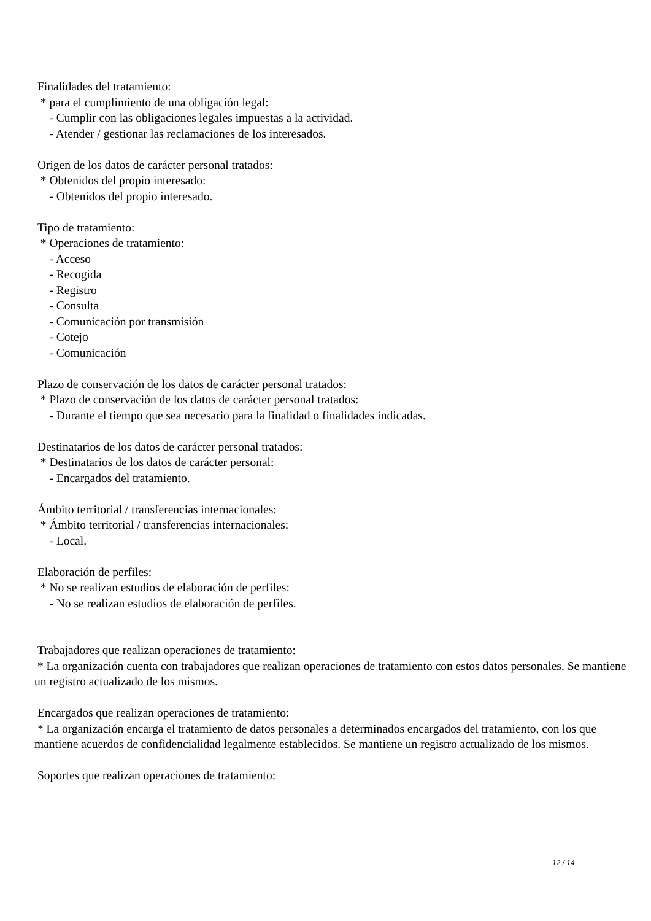Finalidades del tratamiento:
* para el cumplimiento de una obligación legal:
- Cumplir con las obligaciones legales impuestas a la actividad.
- Atender / gestionar las reclamaciones de los interesados.
Origen de los datos de carácter personal tratados:
* Obtenidos del propio interesado:
- Obtenidos del propio interesado.
Tipo de tratamiento:
* Operaciones de tratamiento:
- Acceso
- Recogida
- Registro
- Consulta
- Comunicación por transmisión
- Cotejo
- Comunicación
Plazo de conservación de los datos de carácter personal tratados:
* Plazo de conservación de los datos de carácter personal tratados:
- Durante el tiempo que sea necesario para la finalidad o finalidades indicadas.
Destinatarios de los datos de carácter personal tratados:
* Destinatarios de los datos de carácter personal:
- Encargados del tratamiento.
Ámbito territorial / transferencias internacionales:
* Ámbito territorial / transferencias internacionales:
- Local.
Elaboración de perfiles:
* No se realizan estudios de elaboración de perfiles:
- No se realizan estudios de elaboración de perfiles.
Trabajadores que realizan operaciones de tratamiento:
* La organización cuenta con trabajadores que realizan operaciones de tratamiento con estos datos personales. Se mantiene un registro actualizado de los mismos.
Encargados que realizan operaciones de tratamiento:
* La organización encarga el tratamiento de datos personales a determinados encargados del tratamiento, con los que mantiene acuerdos de confidencialidad legalmente establecidos. Se mantiene un registro actualizado de los mismos.
Soportes que realizan operaciones de tratamiento:
12 / 14